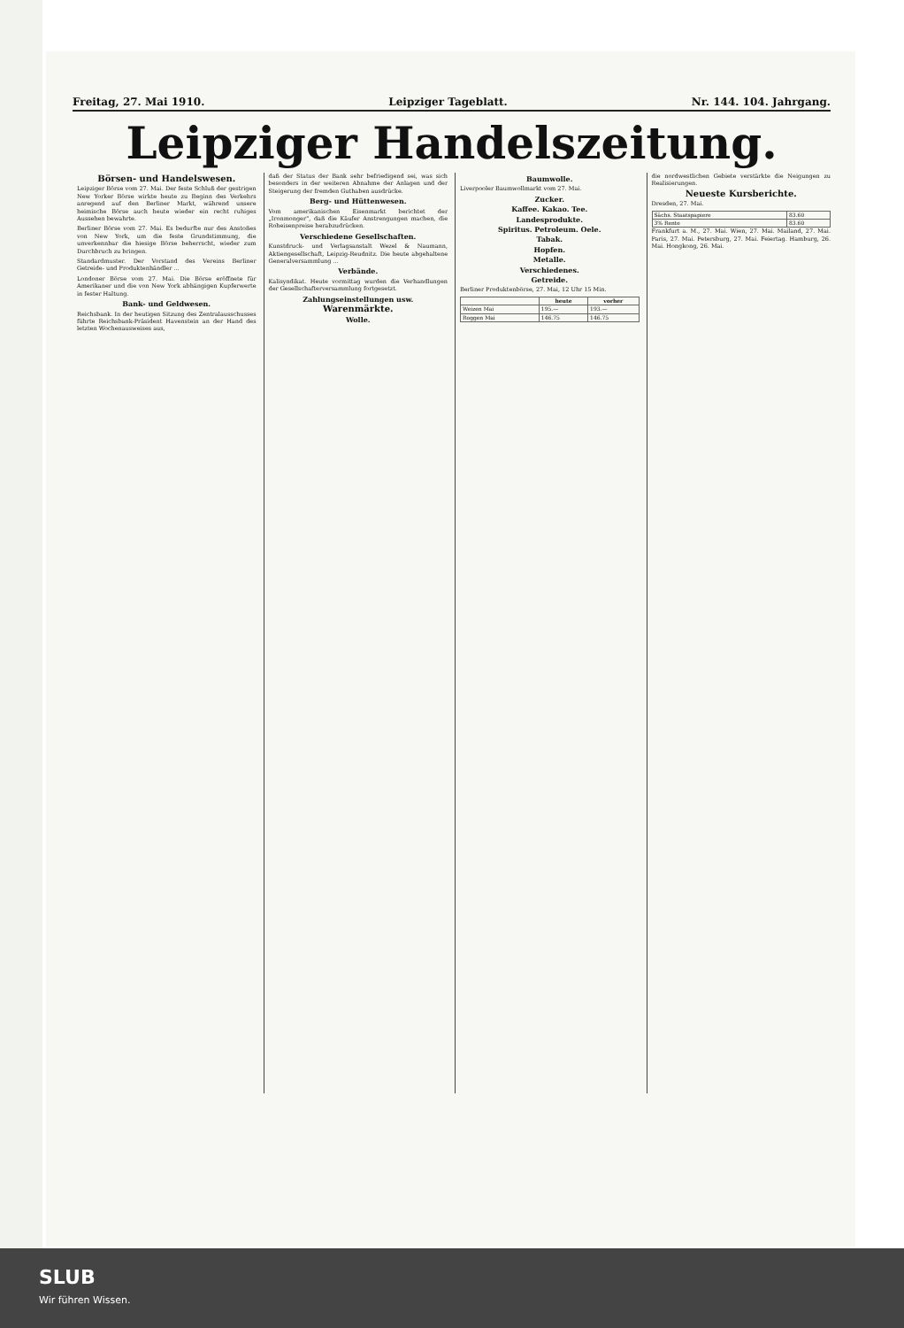Freitag, 27. Mai 1910. Leipziger Tageblatt. Nr. 144. 104. Jahrgang.
Leipziger Handelszeitung.
Börsen- und Handelswesen.
Leipziger Börse vom 27. Mai. Der feste Schluß der gestrigen New Yorker Börse wirkte heute zu Beginn des Verkehrs anregend auf den Berliner Markt, während unsere heimische Börse auch heute wieder ein recht ruhiges Aussehen bewahrte.
Berliner Börse vom 27. Mai. Es bedurfte nur des Anstoßes von New York, um die feste Grundstimmung, die unverkennbar die hiesige Börse beherrscht, wieder zum Durchbruch zu bringen.
Standardmuster. Der Vorstand des Vereins Berliner Getreide- und Produktenhändler ...
Londoner Börse vom 27. Mai. Die Börse eröffnete für Amerikaner und die von New York abhängigen Kupferwerte in fester Haltung.
Bank- und Geldwesen.
Reichsbank. In der heutigen Sitzung des Zentralausschusses führte Reichsbank-Präsident Havenstein an der Hand des letzten Wochenausweises aus,
daß der Status der Bank sehr befriedigend sei, was sich besonders in der weiteren Abnahme der Anlagen und der Steigerung der fremden Guthaben ausdrücke.
Berg- und Hüttenwesen.
Vom amerikanischen Eisenmarkt berichtet der „Ironmonger“, daß die Käufer Anstrengungen machen, die Roheisenpreise herabzudrücken.
Verschiedene Gesellschaften.
Kunstdruck- und Verlagsanstalt Wezel & Naumann, Aktiengesellschaft, Leipzig-Reudnitz. Die heute abgehaltene Generalversammlung ...
Verbände.
Kalisyndikat. Heute vormittag wurden die Verhandlungen der Gesellschafterversammlung fortgesetzt.
Zahlungseinstellungen usw.
Warenmärkte.
Wolle.
Baumwolle.
Liverpooler Baumwollmarkt vom 27. Mai.
Zucker.
Kaffee. Kakao. Tee.
Landesprodukte.
Spiritus. Petroleum. Oele.
Tabak.
Hopfen.
Metalle.
Verschiedenes.
Getreide.
Berliner Produktenbörse, 27. Mai, 12 Uhr 15 Min.
| | heute | vorher |
| --- | --- | --- |
| Weizen Mai | 195.— | 193.— |
| Roggen Mai | 146.75 | 146.75 |
die nordwestlichen Gebiete verstärkte die Neigungen zu Realisierungen.
Neueste Kursberichte.
Dresden, 27. Mai.
| Sächs. Staatspapiere | 83.60 |
| 3% Rente | 83.60 |
Frankfurt a. M., 27. Mai. Wien, 27. Mai. Mailand, 27. Mai. Paris, 27. Mai. Petersburg, 27. Mai. Feiertag. Hamburg, 26. Mai. Hongkong, 26. Mai.
SLUB
Wir führen Wissen.